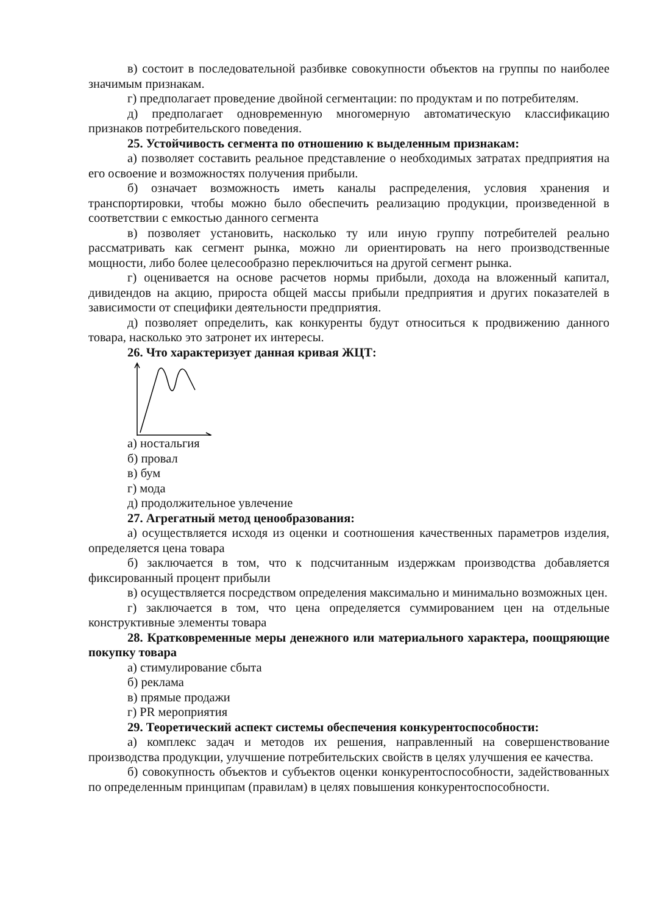в) состоит в последовательной разбивке совокупности объектов на группы по наиболее значимым признакам.
г) предполагает проведение двойной сегментации: по продуктам и по потребителям.
д) предполагает одновременную многомерную автоматическую классификацию признаков потребительского поведения.
25. Устойчивость сегмента по отношению к выделенным признакам:
а) позволяет составить реальное представление о необходимых затратах предприятия на его освоение и возможностях получения прибыли.
б) означает возможность иметь каналы распределения, условия хранения и транспортировки, чтобы можно было обеспечить реализацию продукции, произведенной в соответствии с емкостью данного сегмента
в) позволяет установить, насколько ту или иную группу потребителей реально рассматривать как сегмент рынка, можно ли ориентировать на него производственные мощности, либо более целесообразно переключиться на другой сегмент рынка.
г) оценивается на основе расчетов нормы прибыли, дохода на вложенный капитал, дивидендов на акцию, прироста общей массы прибыли предприятия и других показателей в зависимости от специфики деятельности предприятия.
д) позволяет определить, как конкуренты будут относиться к продвижению данного товара, насколько это затронет их интересы.
26. Что характеризует данная кривая ЖЦТ:
а) ностальгия
б) провал
в) бум
г) мода
д) продолжительное увлечение
27. Агрегатный метод ценообразования:
а) осуществляется исходя из оценки и соотношения качественных параметров изделия, определяется цена товара
б) заключается в том, что к подсчитанным издержкам производства добавляется фиксированный процент прибыли
в) осуществляется посредством определения максимально и минимально возможных цен.
г) заключается в том, что цена определяется суммированием цен на отдельные конструктивные элементы товара
28. Кратковременные меры денежного или материального характера, поощряющие покупку товара
а) стимулирование сбыта
б) реклама
в) прямые продажи
г) PR мероприятия
29. Теоретический аспект системы обеспечения конкурентоспособности:
а) комплекс задач и методов их решения, направленный на совершенствование производства продукции, улучшение потребительских свойств в целях улучшения ее качества.
б) совокупность объектов и субъектов оценки конкурентоспособности, задействованных по определенным принципам (правилам) в целях повышения конкурентоспособности.